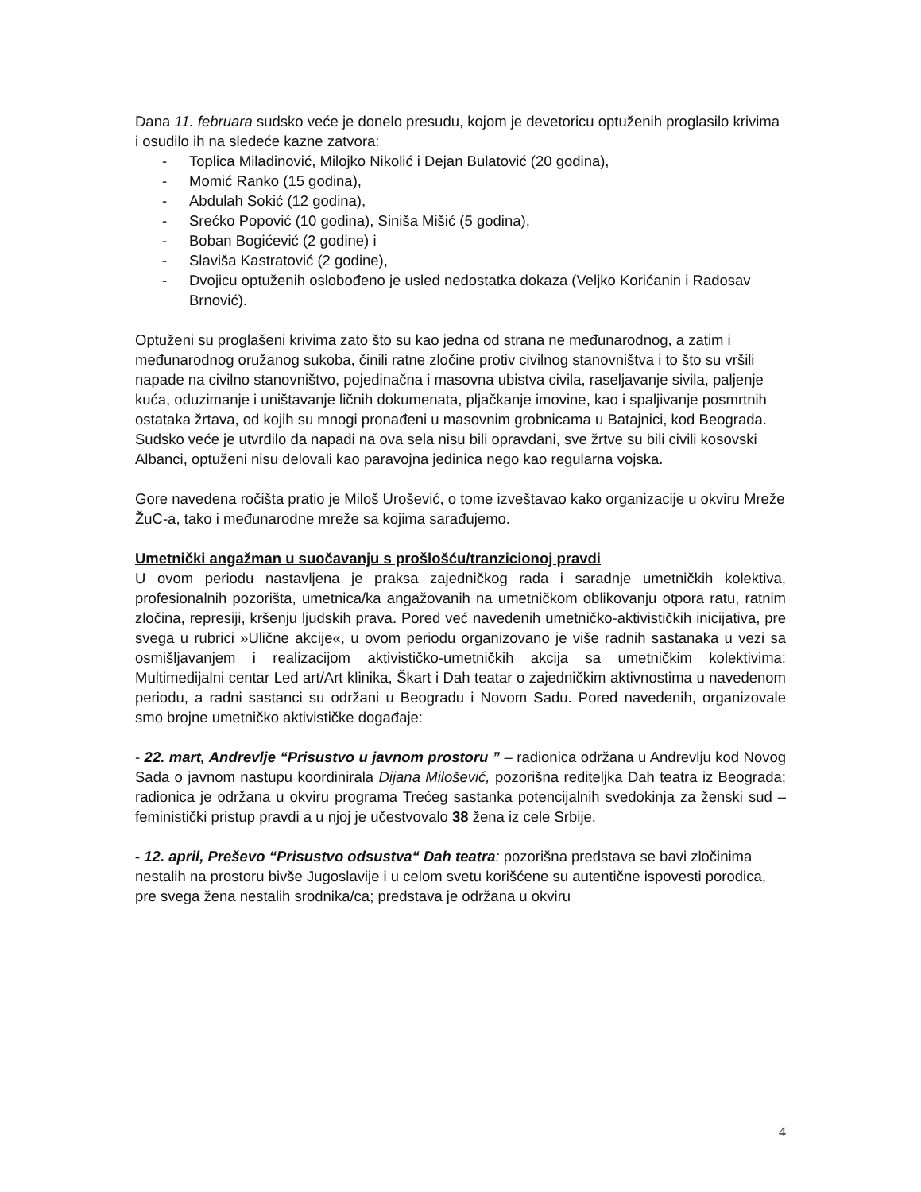Dana 11. februara sudsko veće je donelo presudu, kojom je devetoricu optuženih proglasilo krivima i osudilo ih na sledeće kazne zatvora:
- Toplica Miladinović, Milojko Nikolić i Dejan Bulatović (20 godina),
- Momić Ranko (15 godina),
- Abdulah Sokić (12 godina),
- Srećko Popović (10 godina), Siniša Mišić (5 godina),
- Boban Bogićević (2 godine) i
- Slaviša Kastratović (2 godine),
- Dvojicu optuženih oslobođeno je usled nedostatka dokaza (Veljko Korićanin i Radosav Brnović).
Optuženi su proglašeni krivima zato što su kao jedna od strana ne međunarodnog, a zatim i međunarodnog oružanog sukoba, činili ratne zločine protiv civilnog stanovništva i to što su vršili napade na civilno stanovništvo, pojedinačna i masovna ubistva civila, raseljavanje sivila, paljenje kuća, oduzimanje i uništavanje ličnih dokumenata, pljačkanje imovine, kao i spaljivanje posmrtnih ostataka žrtava, od kojih su mnogi pronađeni u masovnim grobnicama u Batajnici, kod Beograda. Sudsko veće je utvrdilo da napadi na ova sela nisu bili opravdani, sve žrtve su bili civili kosovski Albanci, optuženi nisu delovali kao paravojna jedinica nego kao regularna vojska.
Gore navedena ročišta pratio je Miloš Urošević, o tome izveštavao kako organizacije u okviru Mreže ŽuC-a, tako i međunarodne mreže sa kojima sarađujemo.
Umetnički angažman u suočavanju s prošlošću/tranzicionoj pravdi
U ovom periodu nastavljena je praksa zajedničkog rada i saradnje umetničkih kolektiva, profesionalnih pozorišta, umetnica/ka angažovanih na umetničkom oblikovanju otpora ratu, ratnim zločina, represiji, kršenju ljudskih prava. Pored već navedenih umetničko-aktivističkih inicijativa, pre svega u rubrici »Ulične akcije«, u ovom periodu organizovano je više radnih sastanaka u vezi sa osmišljavanjem i realizacijom aktivističko-umetničkih akcija sa umetničkim kolektivima: Multimedijalni centar Led art/Art klinika, Škart i Dah teatar o zajedničkim aktivnostima u navedenom periodu, a radni sastanci su održani u Beogradu i Novom Sadu. Pored navedenih, organizovale smo brojne umetničko aktivističke događaje:
- 22. mart, Andrevlje “Prisustvo u javnom prostoru ” – radionica održana u Andrevlju kod Novog Sada o javnom nastupu koordinirala Dijana Milošević, pozorišna rediteljka Dah teatra iz Beograda; radionica je održana u okviru programa Trećeg sastanka potencijalnih svedokinja za ženski sud – feministički pristup pravdi a u njoj je učestvovalo 38 žena iz cele Srbije.
- 12. april, Preševo “Prisustvo odsustva“ Dah teatra: pozorišna predstava se bavi zločinima nestalih na prostoru bivše Jugoslavije i u celom svetu korišćene su autentične ispovesti porodica, pre svega žena nestalih srodnika/ca; predstava je održana u okviru
4